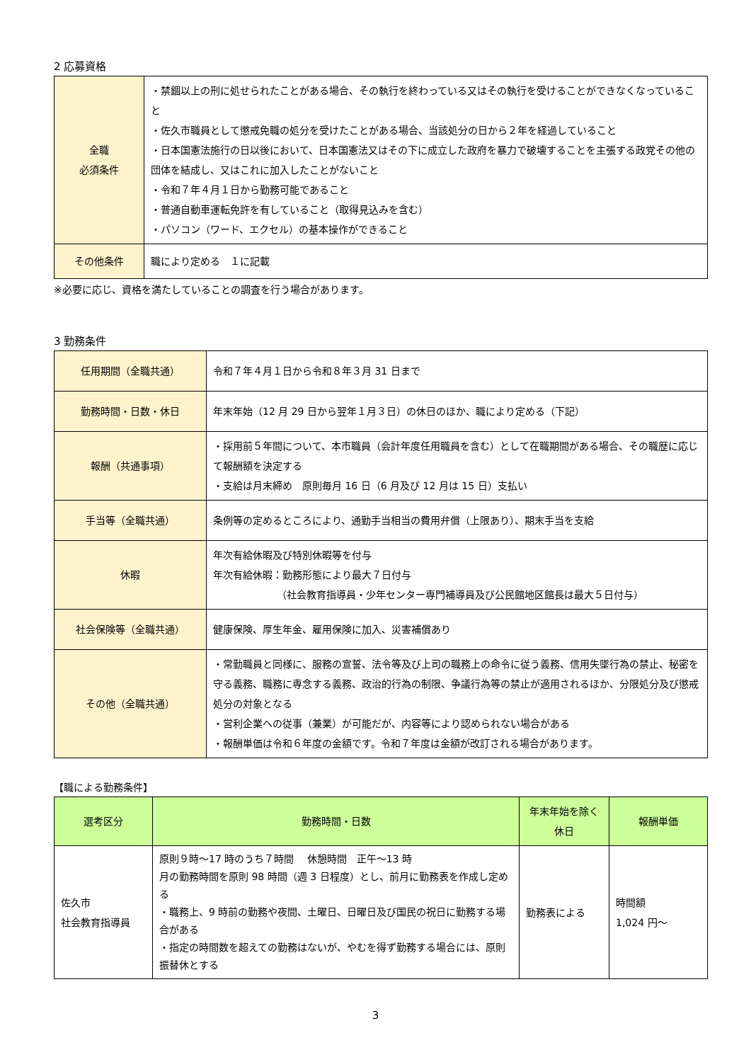2 応募資格
| 全職 必須条件 | ・禁錮以上の刑に処せられたことがある場合、その執行を終わっている又はその執行を受けることができなくなっていること ・佐久市職員として懲戒免職の処分を受けたことがある場合、当該処分の日から２年を経過していること ・日本国憲法施行の日以後において、日本国憲法又はその下に成立した政府を暴力で破壊することを主張する政党その他の団体を結成し、又はこれに加入したことがないこと ・令和７年４月１日から勤務可能であること ・普通自動車運転免許を有していること（取得見込みを含む） ・パソコン（ワード、エクセル）の基本操作ができること |
| その他条件 | 職により定める １に記載 |
※必要に応じ、資格を満たしていることの調査を行う場合があります。
3 勤務条件
| 任用期間（全職共通） | 令和７年４月１日から令和８年３月 31 日まで |
| 勤務時間・日数・休日 | 年末年始（12 月 29 日から翌年１月３日）の休日のほか、職により定める（下記） |
| 報酬（共通事項） | ・採用前５年間について、本市職員（会計年度任用職員を含む）として在職期間がある場合、その職歴に応じて報酬額を決定する ・支給は月末締め 原則毎月 16 日（6 月及び 12 月は 15 日）支払い |
| 手当等（全職共通） | 条例等の定めるところにより、通勤手当相当の費用弁償（上限あり）、期末手当を支給 |
| 休暇 | 年次有給休暇及び特別休暇等を付与 年次有給休暇：勤務形態により最大７日付与 （社会教育指導員・少年センター専門補導員及び公民館地区館長は最大５日付与） |
| 社会保険等（全職共通） | 健康保険、厚生年金、雇用保険に加入、災害補償あり |
| その他（全職共通） | ・常勤職員と同様に、服務の宣誓、法令等及び上司の職務上の命令に従う義務、信用失墜行為の禁止、秘密を守る義務、職務に専念する義務、政治的行為の制限、争議行為等の禁止が適用されるほか、分限処分及び懲戒処分の対象となる ・営利企業への従事（兼業）が可能だが、内容等により認められない場合がある ・報酬単価は令和６年度の金額です。令和７年度は金額が改訂される場合があります。 |
【職による勤務条件】
| 選考区分 | 勤務時間・日数 | 年末年始を除く休日 | 報酬単価 |
| --- | --- | --- | --- |
| 佐久市 社会教育指導員 | 原則９時～17 時のうち７時間 休憩時間 正午～13 時 月の勤務時間を原則 98 時間（週 3 日程度）とし、前月に勤務表を作成し定める ・職務上、9 時前の勤務や夜間、土曜日、日曜日及び国民の祝日に勤務する場合がある ・指定の時間数を超えての勤務はないが、やむを得ず勤務する場合には、原則振替休とする | 勤務表による | 時間額 1,024 円～ |
3